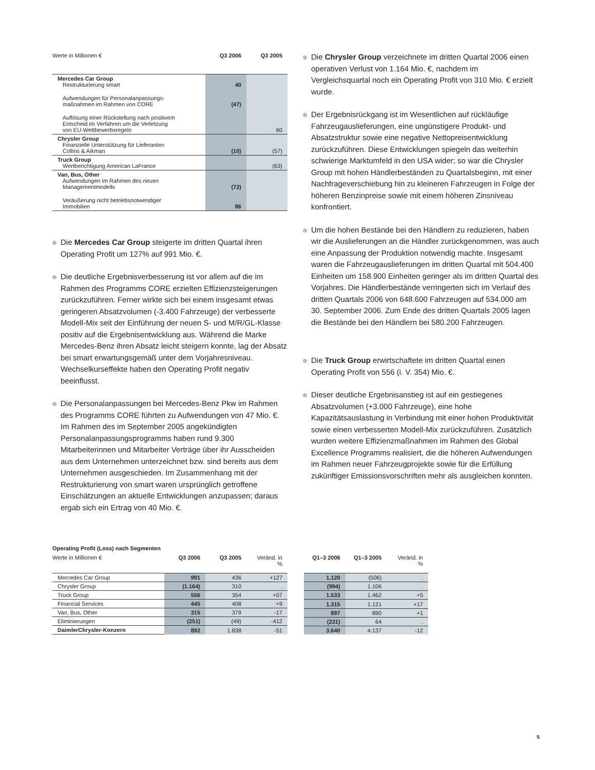| Werte in Millionen € | Q3 2006 | Q3 2005 |
| Mercedes Car Group Restrukturierung smart | 40 | |
| Aufwendungen für Personalanpassungs- maßnahmen im Rahmen von CORE | (47) | |
| Auflösung einer Rückstellung nach positivem Entscheid im Verfahren um die Verletzung von EU-Wettbewerbsregeln | | 60 |
| Chrysler Group Finanzielle Unterstützung für Lieferanten Collins & Aikman | (10) | (57) |
| Truck Group Wertberichtigung American LaFrance | | (63) |
| Van, Bus, Other Aufwendungen im Rahmen des neuen Managementmodells | (72) | |
| Veräußerung nicht betriebsnotwendiger Immobilien | 86 | |
Die Mercedes Car Group steigerte im dritten Quartal ihren Operating Profit um 127% auf 991 Mio. €.
Die deutliche Ergebnisverbesserung ist vor allem auf die im Rahmen des Programms CORE erzielten Effizienzsteigerungen zurückzuführen. Ferner wirkte sich bei einem insgesamt etwas geringeren Absatzvolumen (-3.400 Fahrzeuge) der verbesserte Modell-Mix seit der Einführung der neuen S- und M/R/GL-Klasse positiv auf die Ergebnisentwicklung aus. Während die Marke Mercedes-Benz ihren Absatz leicht steigern konnte, lag der Absatz bei smart erwartungsgemäß unter dem Vorjahresniveau. Wechselkurseffekte haben den Operating Profit negativ beeinflusst.
Die Personalanpassungen bei Mercedes-Benz Pkw im Rahmen des Programms CORE führten zu Aufwendungen von 47 Mio. €. Im Rahmen des im September 2005 angekündigten Personalanpassungsprogramms haben rund 9.300 Mitarbeiterinnen und Mitarbeiter Verträge über ihr Ausscheiden aus dem Unternehmen unterzeichnet bzw. sind bereits aus dem Unternehmen ausgeschieden. Im Zusammenhang mit der Restrukturierung von smart waren ursprünglich getroffene Einschätzungen an aktuelle Entwicklungen anzupassen; daraus ergab sich ein Ertrag von 40 Mio. €.
Die Chrysler Group verzeichnete im dritten Quartal 2006 einen operativen Verlust von 1.164 Mio. €, nachdem im Vergleichsquartal noch ein Operating Profit von 310 Mio. € erzielt wurde.
Der Ergebnisrückgang ist im Wesentlichen auf rückläufige Fahrzeugauslieferungen, eine ungünstigere Produkt- und Absatzstruktur sowie eine negative Nettopreisentwicklung zurückzuführen. Diese Entwicklungen spiegeln das weiterhin schwierige Marktumfeld in den USA wider; so war die Chrysler Group mit hohen Händlerbeständen zu Quartalsbeginn, mit einer Nachfrageverschiebung hin zu kleineren Fahrzeugen in Folge der höheren Benzinpreise sowie mit einem höheren Zinsniveau konfrontiert.
Um die hohen Bestände bei den Händlern zu reduzieren, haben wir die Auslieferungen an die Händler zurückgenommen, was auch eine Anpassung der Produktion notwendig machte. Insgesamt waren die Fahrzeugauslieferungen im dritten Quartal mit 504.400 Einheiten um 158.900 Einheiten geringer als im dritten Quartal des Vorjahres. Die Händlerbestände verringerten sich im Verlauf des dritten Quartals 2006 von 648.600 Fahrzeugen auf 534.000 am 30. September 2006. Zum Ende des dritten Quartals 2005 lagen die Bestände bei den Händlern bei 580.200 Fahrzeugen.
Die Truck Group erwirtschaftete im dritten Quartal einen Operating Profit von 556 (i. V. 354) Mio. €.
Dieser deutliche Ergebnisanstieg ist auf ein gestiegenes Absatzvolumen (+3.000 Fahrzeuge), eine hohe Kapazitätsauslastung in Verbindung mit einer hohen Produktivität sowie einen verbesserten Modell-Mix zurückzuführen. Zusätzlich wurden weitere Effizienzmaßnahmen im Rahmen des Global Excellence Programms realisiert, die die höheren Aufwendungen im Rahmen neuer Fahrzeugprojekte sowie für die Erfüllung zukünftiger Emissionsvorschriften mehr als ausgleichen konnten.
Operating Profit (Loss) nach Segmenten
| Werte in Millionen € | Q3 2006 | Q3 2005 | Veränd. in % |
| Mercedes Car Group | 991 | 436 | +127 |
| Chrysler Group | (1.164) | 310 | . |
| Truck Group | 556 | 354 | +57 |
| Financial Services | 445 | 408 | +9 |
| Van, Bus, Other | 315 | 379 | -17 |
| Eliminierungen | (251) | (49) | -412 |
| DaimlerChrysler-Konzern | 892 | 1.838 | -51 |
| Q1–3 2006 | Q1–3 2005 | Veränd. in % |
| 1.120 | (506) | . |
| (994) | 1.106 | . |
| 1.533 | 1.462 | +5 |
| 1.315 | 1.121 | +17 |
| 897 | 890 | +1 |
| (231) | 64 | . |
| 3.640 | 4.137 | -12 |
5